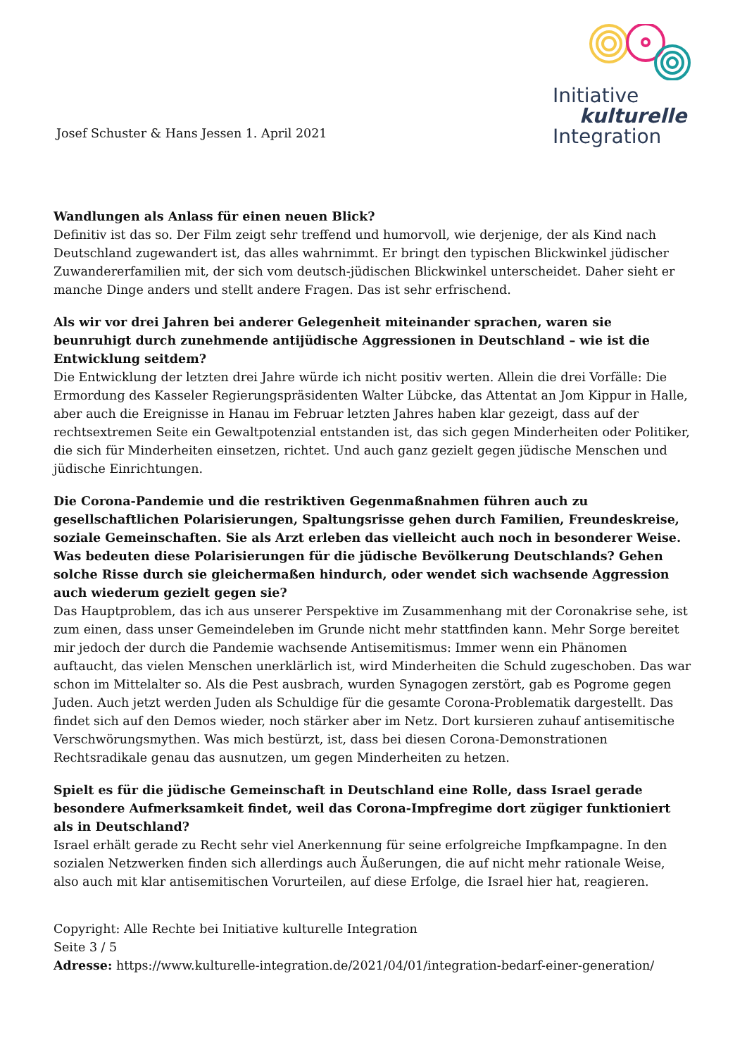Josef Schuster & Hans Jessen 1. April 2021
Initiative
kulturelle
Integration
Wandlungen als Anlass für einen neuen Blick?
Definitiv ist das so. Der Film zeigt sehr treffend und humorvoll, wie derjenige, der als Kind nach Deutschland zugewandert ist, das alles wahrnimmt. Er bringt den typischen Blickwinkel jüdischer Zuwandererfamilien mit, der sich vom deutsch-jüdischen Blickwinkel unterscheidet. Daher sieht er manche Dinge anders und stellt andere Fragen. Das ist sehr erfrischend.
Als wir vor drei Jahren bei anderer Gelegenheit miteinander sprachen, waren sie beunruhigt durch zunehmende antijüdische Aggressionen in Deutschland – wie ist die Entwicklung seitdem?
Die Entwicklung der letzten drei Jahre würde ich nicht positiv werten. Allein die drei Vorfälle: Die Ermordung des Kasseler Regierungspräsidenten Walter Lübcke, das Attentat an Jom Kippur in Halle, aber auch die Ereignisse in Hanau im Februar letzten Jahres haben klar gezeigt, dass auf der rechtsextremen Seite ein Gewaltpotenzial entstanden ist, das sich gegen Minderheiten oder Politiker, die sich für Minderheiten einsetzen, richtet. Und auch ganz gezielt gegen jüdische Menschen und jüdische Einrichtungen.
Die Corona-Pandemie und die restriktiven Gegenmaßnahmen führen auch zu gesellschaftlichen Polarisierungen, Spaltungsrisse gehen durch Familien, Freundeskreise, soziale Gemeinschaften. Sie als Arzt erleben das vielleicht auch noch in besonderer Weise. Was bedeuten diese Polarisierungen für die jüdische Bevölkerung Deutschlands? Gehen solche Risse durch sie gleichermaßen hindurch, oder wendet sich wachsende Aggression auch wiederum gezielt gegen sie?
Das Hauptproblem, das ich aus unserer Perspektive im Zusammenhang mit der Coronakrise sehe, ist zum einen, dass unser Gemeindeleben im Grunde nicht mehr stattfinden kann. Mehr Sorge bereitet mir jedoch der durch die Pandemie wachsende Antisemitismus: Immer wenn ein Phänomen auftaucht, das vielen Menschen unerklärlich ist, wird Minderheiten die Schuld zugeschoben. Das war schon im Mittelalter so. Als die Pest ausbrach, wurden Synagogen zerstört, gab es Pogrome gegen Juden. Auch jetzt werden Juden als Schuldige für die gesamte Corona-Problematik dargestellt. Das findet sich auf den Demos wieder, noch stärker aber im Netz. Dort kursieren zuhauf antisemitische Verschwörungsmythen. Was mich bestürzt, ist, dass bei diesen Corona-Demonstrationen Rechtsradikale genau das ausnutzen, um gegen Minderheiten zu hetzen.
Spielt es für die jüdische Gemeinschaft in Deutschland eine Rolle, dass Israel gerade besondere Aufmerksamkeit findet, weil das Corona-Impfregime dort zügiger funktioniert als in Deutschland?
Israel erhält gerade zu Recht sehr viel Anerkennung für seine erfolgreiche Impfkampagne. In den sozialen Netzwerken finden sich allerdings auch Äußerungen, die auf nicht mehr rationale Weise, also auch mit klar antisemitischen Vorurteilen, auf diese Erfolge, die Israel hier hat, reagieren.
Copyright: Alle Rechte bei Initiative kulturelle Integration
Seite 3 / 5
Adresse: https://www.kulturelle-integration.de/2021/04/01/integration-bedarf-einer-generation/